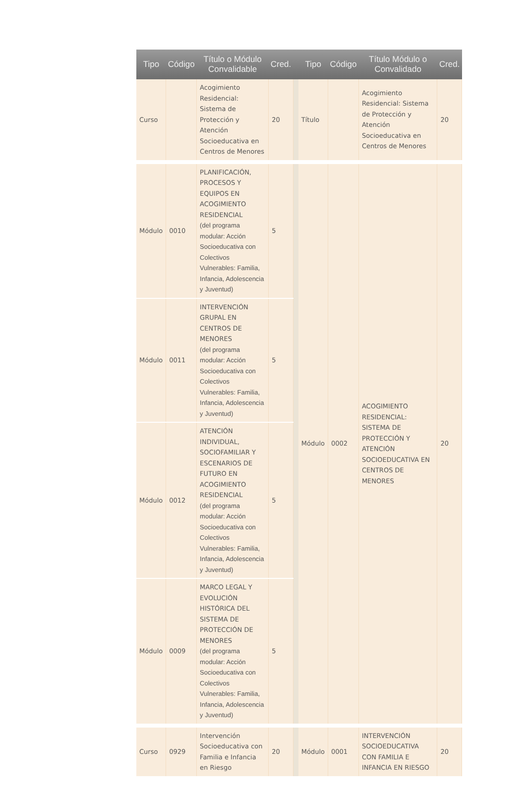| Tipo | Código | Título o Módulo Convalidable | Cred. | | Tipo | Código | Título Módulo o Convalidado | Cred. |
| --- | --- | --- | --- | --- | --- | --- | --- | --- |
| Curso | | Acogimiento Residencial: Sistema de Protección y Atención Socioeducativa en Centros de Menores | 20 | | Título | | Acogimiento Residencial: Sistema de Protección y Atención Socioeducativa en Centros de Menores | 20 |
| Módulo | 0010 | PLANIFICACIÓN, PROCESOS Y EQUIPOS EN ACOGIMIENTO RESIDENCIAL (del programa modular: Acción Socioeducativa con Colectivos Vulnerables: Familia, Infancia, Adolescencia y Juventud) | 5 | | Módulo | 0002 | ACOGIMIENTO RESIDENCIAL: SISTEMA DE PROTECCIÓN Y ATENCIÓN SOCIOEDUCATIVA EN CENTROS DE MENORES | 20 |
| Módulo | 0011 | INTERVENCIÓN GRUPAL EN CENTROS DE MENORES (del programa modular: Acción Socioeducativa con Colectivos Vulnerables: Familia, Infancia, Adolescencia y Juventud) | 5 | | | | | |
| Módulo | 0012 | ATENCIÓN INDIVIDUAL, SOCIOFAMILIAR Y ESCENARIOS DE FUTURO EN ACOGIMIENTO RESIDENCIAL (del programa modular: Acción Socioeducativa con Colectivos Vulnerables: Familia, Infancia, Adolescencia y Juventud) | 5 | | | | | |
| Módulo | 0009 | MARCO LEGAL Y EVOLUCIÓN HISTÓRICA DEL SISTEMA DE PROTECCIÓN DE MENORES (del programa modular: Acción Socioeducativa con Colectivos Vulnerables: Familia, Infancia, Adolescencia y Juventud) | 5 | | | | | |
| Curso | 0929 | Intervención Socioeducativa con Familia e Infancia en Riesgo | 20 | | Módulo | 0001 | INTERVENCIÓN SOCIOEDUCATIVA CON FAMILIA E INFANCIA EN RIESGO | 20 |